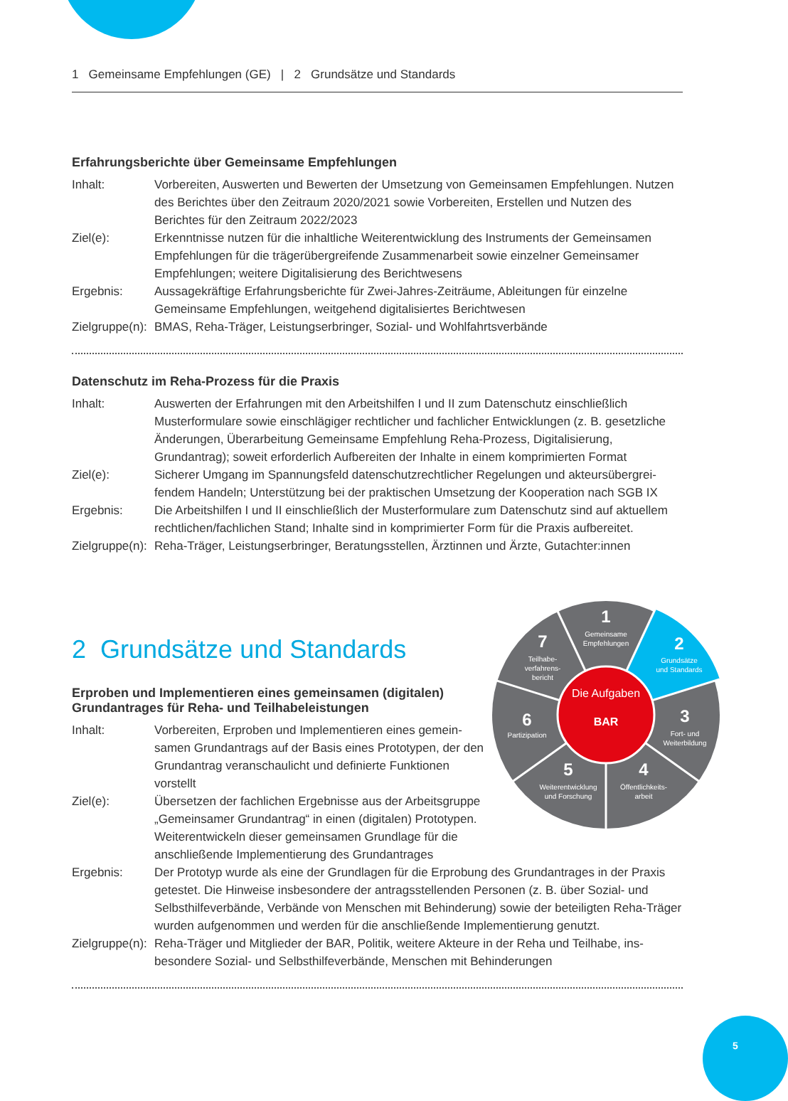1 Gemeinsame Empfehlungen (GE) | 2 Grundsätze und Standards
Erfahrungsberichte über Gemeinsame Empfehlungen
Inhalt: Vorbereiten, Auswerten und Bewerten der Umsetzung von Gemeinsamen Empfehlungen. Nutzen des Berichtes über den Zeitraum 2020/2021 sowie Vorbereiten, Erstellen und Nutzen des Berichtes für den Zeitraum 2022/2023
Ziel(e): Erkenntnisse nutzen für die inhaltliche Weiterentwicklung des Instruments der Gemeinsamen Empfehlungen für die trägerübergreifende Zusammenarbeit sowie einzelner Gemeinsamer Empfehlungen; weitere Digitalisierung des Berichtwesens
Ergebnis: Aussagekräftige Erfahrungsberichte für Zwei-Jahres-Zeiträume, Ableitungen für einzelne Gemeinsame Empfehlungen, weitgehend digitalisiertes Berichtwesen
Zielgruppe(n):
BMAS, Reha-Träger, Leistungserbringer, Sozial- und Wohlfahrtsverbände
Datenschutz im Reha-Prozess für die Praxis
Inhalt: Auswerten der Erfahrungen mit den Arbeitshilfen I und II zum Datenschutz einschließlich Musterformulare sowie einschlägiger rechtlicher und fachlicher Entwicklungen (z. B. gesetz­liche Änderungen, Überarbeitung Gemeinsame Empfehlung Reha-Prozess, Digitalisierung, Grundantrag); soweit erforderlich Aufbereiten der Inhalte in einem komprimierten Format
Ziel(e): Sicherer Umgang im Spannungsfeld datenschutzrechtlicher Regelungen und akteursübergrei­fendem Handeln; Unterstützung bei der praktischen Umsetzung der Kooperation nach SGB IX
Ergebnis: Die Arbeitshilfen I und II einschließlich der Musterformulare zum Datenschutz sind auf aktuellem rechtlichen/fachlichen Stand; Inhalte sind in komprimierter Form für die Praxis aufbereitet.
Zielgruppe(n):
Reha-Träger, Leistungserbringer, Beratungsstellen, Ärztinnen und Ärzte, Gutachter:innen
2 Grundsätze und Standards
Erproben und Implementieren eines gemeinsamen (digitalen)
Grundantrages für Reha- und Teilhabeleistungen
Inhalt: Vorbereiten, Erproben und Implementieren eines gemein­samen Grundantrags auf der Basis eines Prototypen, der den Grundantrag veranschaulicht und definierte Funktionen vorstellt
Ziel(e): Übersetzen der fachlichen Ergebnisse aus der Arbeitsgruppe „Gemeinsamer Grundantrag“ in einen (digitalen) Prototypen. Weiterentwickeln dieser gemeinsamen Grundlage für die anschließende Implementierung des Grundantrages
Ergebnis: Der Prototyp wurde als eine der Grundlagen für die Erprobung des Grundantrages in der Praxis getestet. Die Hinweise insbesondere der antragsstellenden Personen (z. B. über Sozial- und Selbsthilfeverbände, Verbände von Menschen mit Behinderung) sowie der beteiligten Reha-Träger wurden aufgenommen und werden für die anschließende Implementierung genutzt.
Zielgruppe(n):
Reha-Träger und Mitglieder der BAR, Politik, weitere Akteure in der Reha und Teilhabe, ins­besondere Sozial- und Selbsthilfeverbände, Menschen mit Behinderungen
Die Aufgaben
BAR
1
Gemeinsame
Empfehlungen
2
Grundsätze
und Standards
3
Fort- und
Weiterbildung
4
Öffentlichkeits-
arbeit
5
Weiterentwicklung
und Forschung
6
Partizipation
7
Teilhabe-
verfahrens-
bericht
5